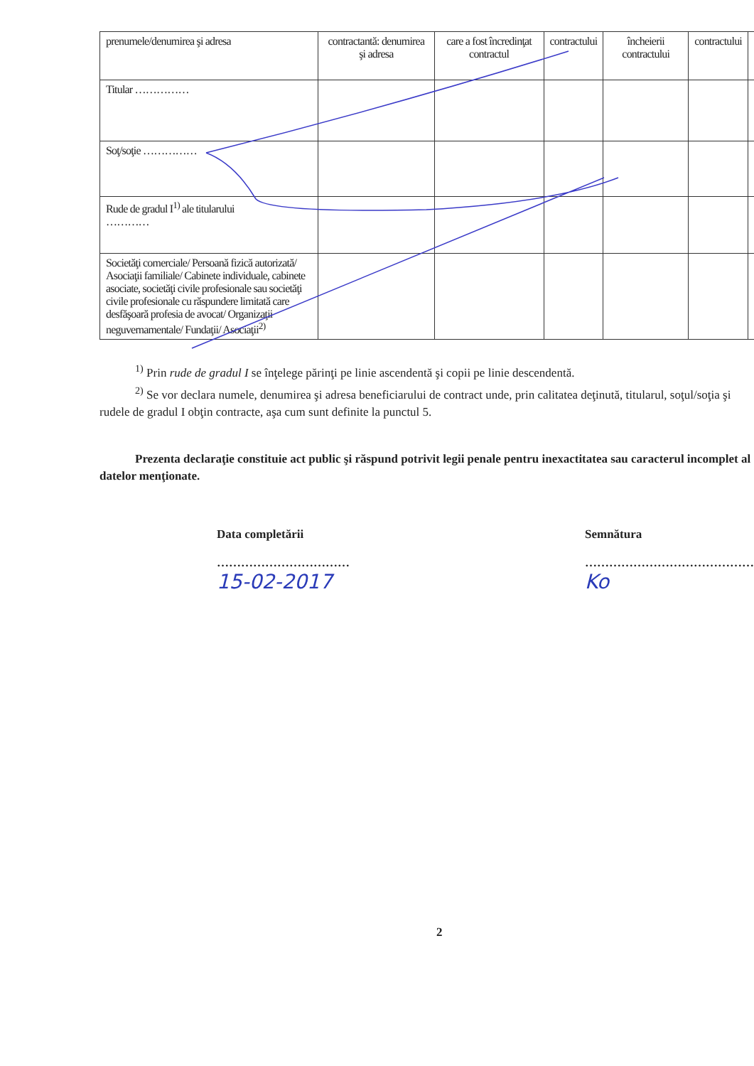| prenumele/denumirea şi adresa | contractantă: denumirea şi adresa | care a fost încredinţat contractul | contractului | încheierii contractului | contractului | |
| Titular …………… | | | | | | |
| Soţ/soţie …………… | | | | | | |
| Rude de gradul I<sup>1)</sup> ale titularului ………… | | | | | | |
| Societăţi comerciale/ Persoană fizică autorizată/ Asociaţii familiale/ Cabinete individuale, cabinete asociate, societăţi civile profesionale sau societăţi civile profesionale cu răspundere limitată care desfăşoară profesia de avocat/ Organizaţii neguvernamentale/ Fundaţii/ Asociaţii<sup>2)</sup> | | | | | | |
<sup>1)</sup> Prin rude de gradul I se înţelege părinţi pe linie ascendentă şi copii pe linie descendentă.
<sup>2)</sup> Se vor declara numele, denumirea şi adresa beneficiarului de contract unde, prin calitatea deţinută, titularul, soţul/soţia şi rudele de gradul I obţin contracte, aşa cum sunt definite la punctul 5.
Prezenta declaraţie constituie act public şi răspund potrivit legii penale pentru inexactitatea sau caracterul incomplet al datelor menţionate.
Data completării
……………………………
15-02-2017
Semnătura
……………………………………
Ko
2